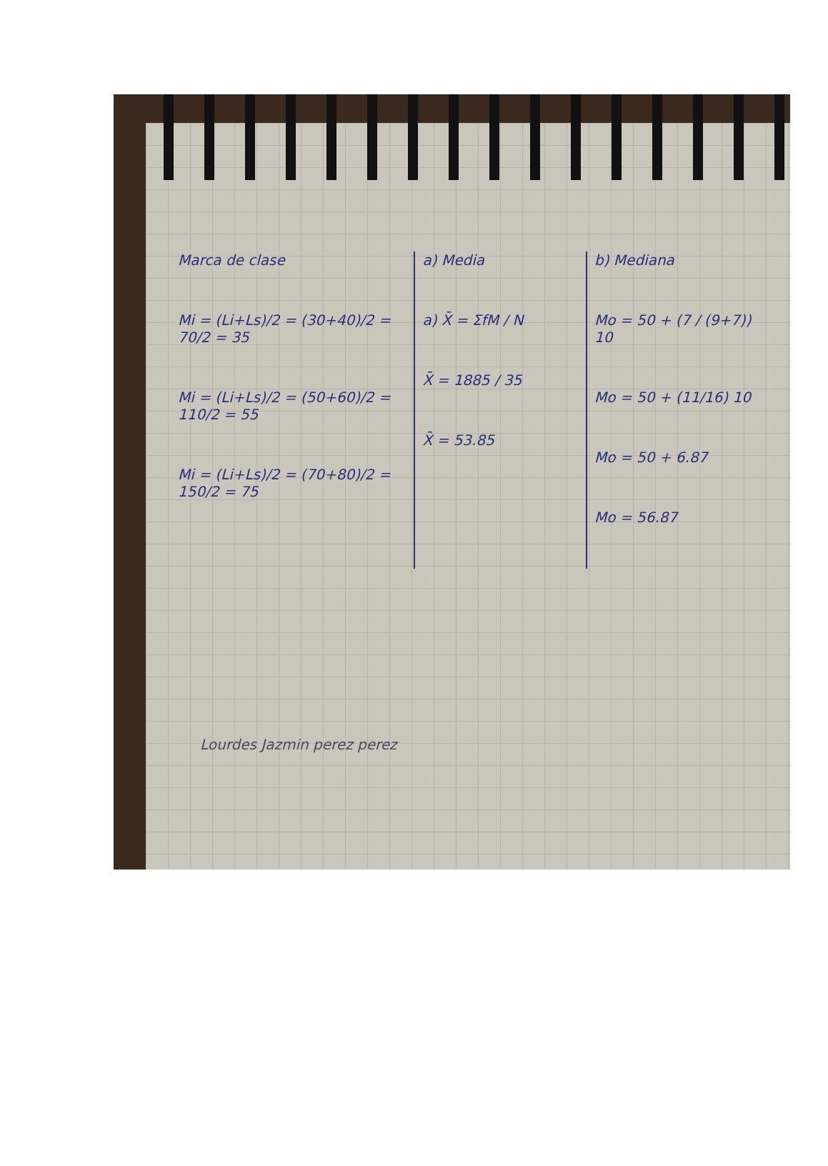Marca de clase
Mi = (Li+Ls)/2 = (30+40)/2 = 70/2 = 35
Mi = (Li+Ls)/2 = (50+60)/2 = 110/2 = 55
Mi = (Li+Ls)/2 = (70+80)/2 = 150/2 = 75
a) Media
a) X̄ = ΣfM / N
X̄ = 1885 / 35
X̄ = 53.85
b) Mediana
Mo = 50 + (7 / (9+7)) 10
Mo = 50 + (11/16) 10
Mo = 50 + 6.87
Mo = 56.87
Lourdes Jazmin perez perez